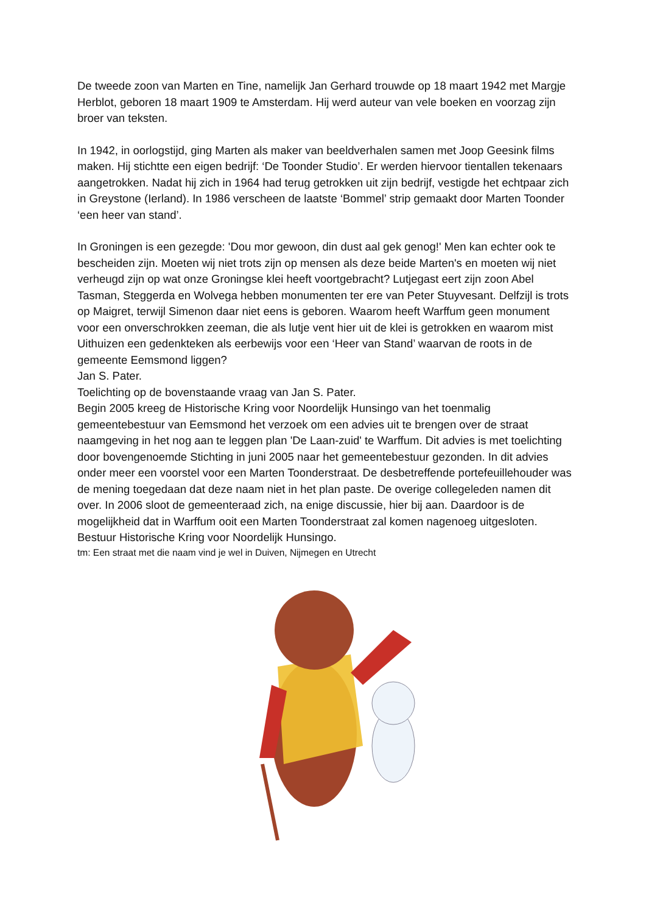De tweede zoon van Marten en Tine, namelijk Jan Gerhard trouwde op 18 maart 1942 met Margje Herblot, geboren 18 maart 1909 te Amsterdam. Hij werd auteur van vele boeken en voorzag zijn broer van teksten.
In 1942, in oorlogstijd, ging Marten als maker van beeldverhalen samen met Joop Geesink films maken. Hij stichtte een eigen bedrijf: ‘De Toonder Studio’. Er werden hiervoor tientallen tekenaars aangetrokken. Nadat hij zich in 1964 had terug getrokken uit zijn bedrijf, vestigde het echtpaar zich in Greystone (Ierland). In 1986 verscheen de laatste ‘Bommel’ strip gemaakt door Marten Toonder ‘een heer van stand’.
In Groningen is een gezegde: 'Dou mor gewoon, din dust aal gek genog!' Men kan echter ook te bescheiden zijn. Moeten wij niet trots zijn op mensen als deze beide Marten's en moeten wij niet verheugd zijn op wat onze Groningse klei heeft voortgebracht? Lutjegast eert zijn zoon Abel Tasman, Steggerda en Wolvega hebben monumenten ter ere van Peter Stuyvesant. Delfzijl is trots op Maigret, terwijl Simenon daar niet eens is geboren. Waarom heeft Warffum geen monument voor een onverschrokken zeeman, die als lutje vent hier uit de klei is getrokken en waarom mist Uithuizen een gedenkteken als eerbewijs voor een ‘Heer van Stand’ waarvan de roots in de gemeente Eemsmond liggen?
Jan S. Pater.
Toelichting op de bovenstaande vraag van Jan S. Pater.
Begin 2005 kreeg de Historische Kring voor Noordelijk Hunsingo van het toenmalig gemeentebestuur van Eemsmond het verzoek om een advies uit te brengen over de straat naamgeving in het nog aan te leggen plan 'De Laan-zuid' te Warffum. Dit advies is met toelichting door bovengenoemde Stichting in juni 2005 naar het gemeentebestuur gezonden. In dit advies onder meer een voorstel voor een Marten Toonderstraat. De desbetreffende portefeuillehouder was de mening toegedaan dat deze naam niet in het plan paste. De overige collegeleden namen dit over. In 2006 sloot de gemeenteraad zich, na enige discussie, hier bij aan. Daardoor is de mogelijkheid dat in Warffum ooit een Marten Toonderstraat zal komen nagenoeg uitgesloten. Bestuur Historische Kring voor Noordelijk Hunsingo.
tm: Een straat met die naam vind je wel in Duiven, Nijmegen en Utrecht